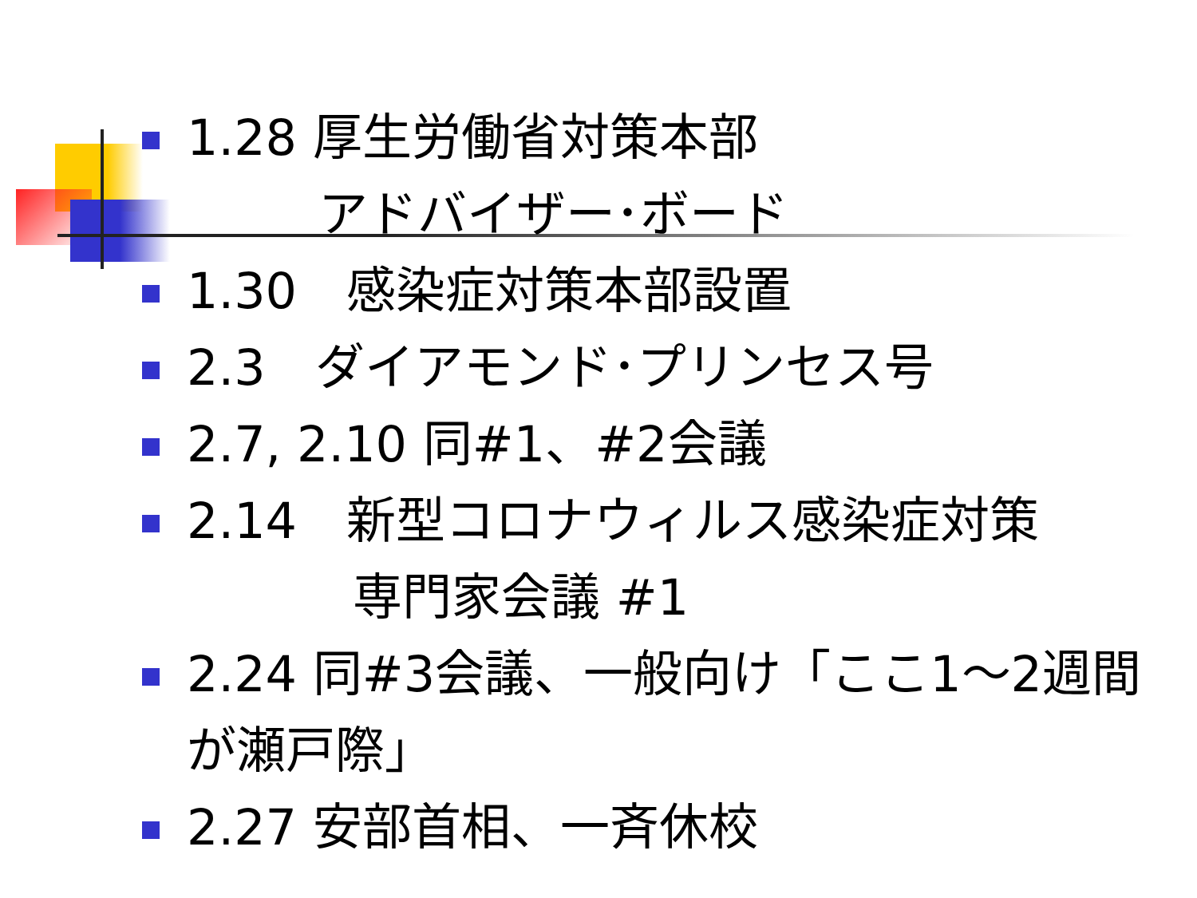1.28 厚生労働省対策本部
アドバイザー･ボード
1.30　感染症対策本部設置
2.3　ダイアモンド･プリンセス号
2.7, 2.10 同#1、#2会議
2.14　新型コロナウィルス感染症対策
専門家会議 #1
2.24 同#3会議、一般向け「ここ1～2週間が瀬戸際」
2.27 安部首相、一斉休校